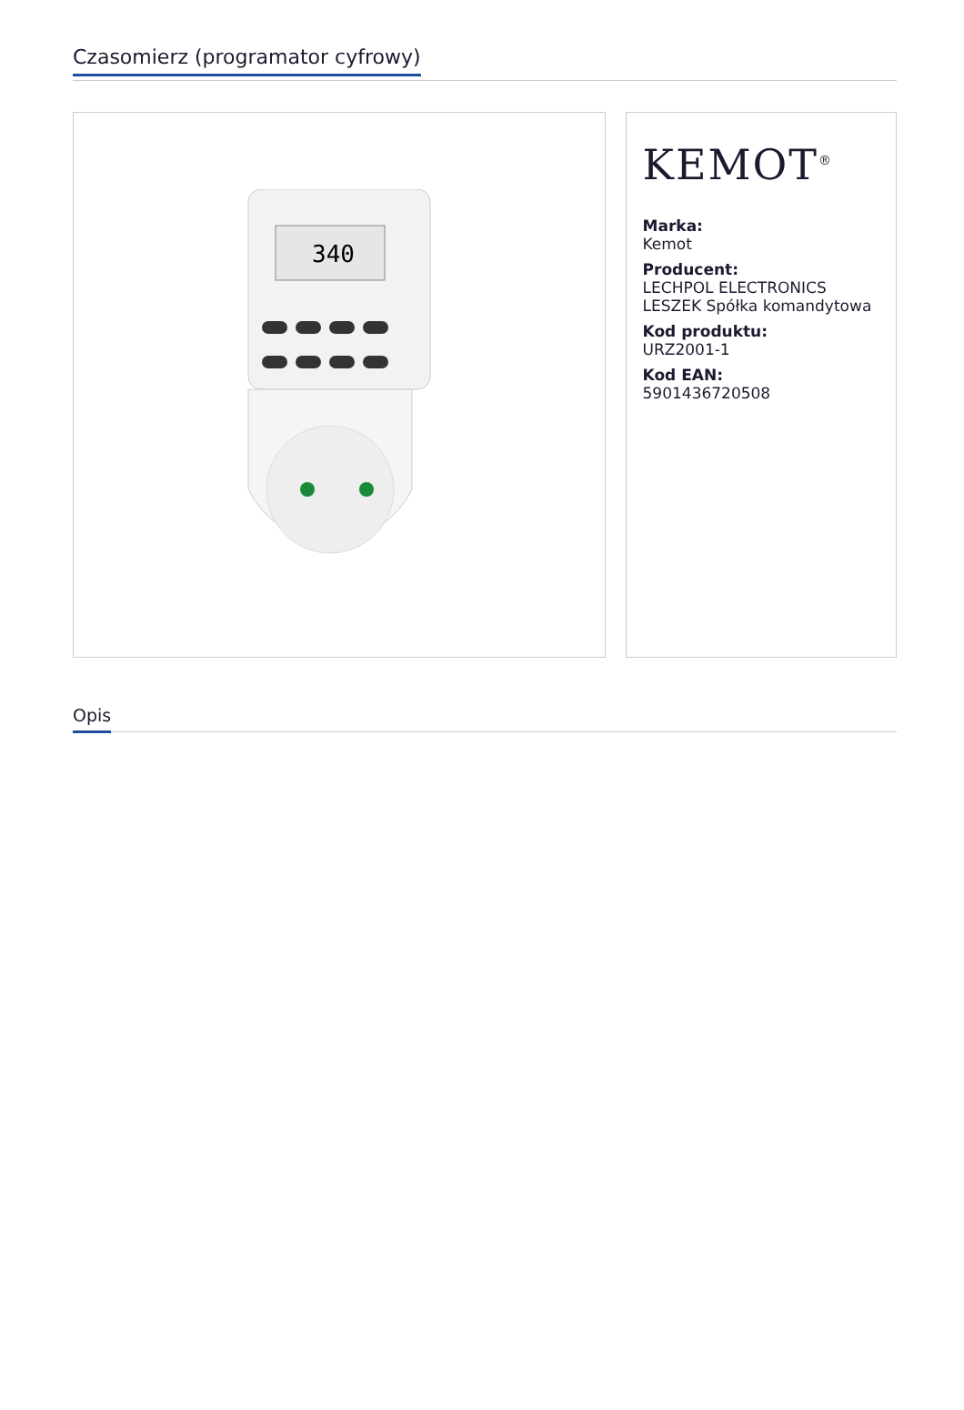Czasomierz (programator cyfrowy)
340
KEMOT<sup>®</sup>
Marka:
Kemot
Producent:
LECHPOL ELECTRONICS LESZEK Spółka komandytowa
Kod produktu:
URZ2001-1
Kod EAN:
5901436720508
Opis